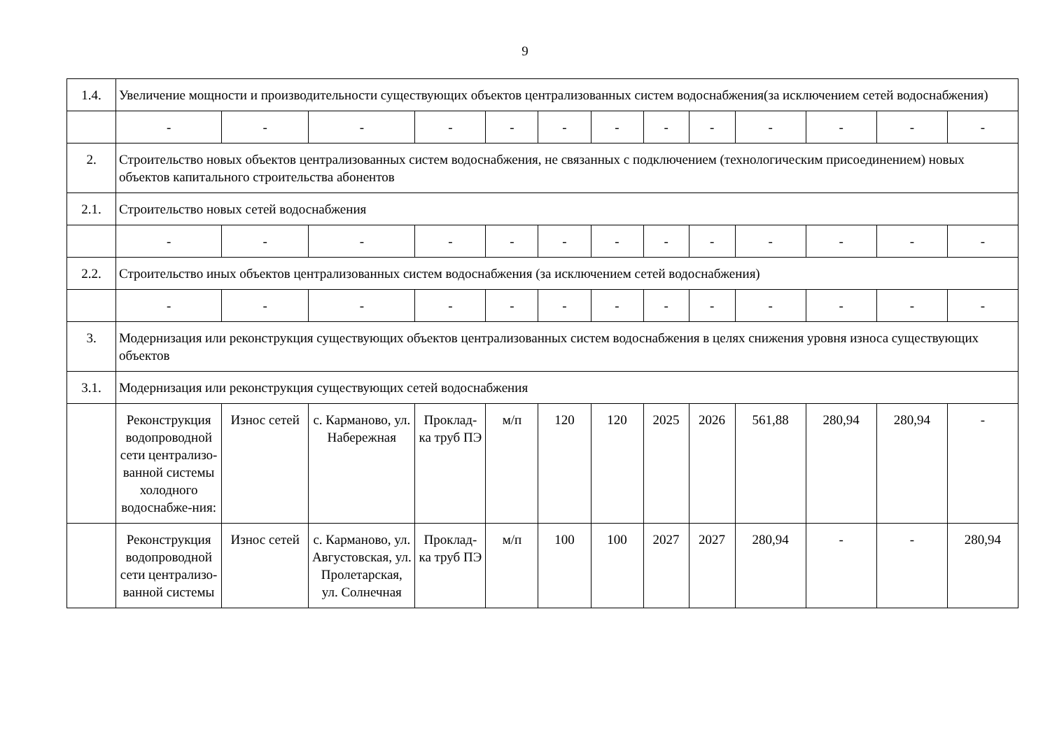9
| 1.4. | Увеличение мощности и производительности существующих объектов централизованных систем водоснабжения(за исключением сетей водоснабжения) | | | | | | | | | | | | |
| | - | - | - | - | - | - | - | - | - | - | - | - | - |
| 2. | Строительство новых объектов централизованных систем водоснабжения, не связанных с подключением (технологическим присоединением) новых объектов капитального строительства абонентов | | | | | | | | | | | | |
| 2.1. | Строительство новых сетей водоснабжения | | | | | | | | | | | | |
| | - | - | - | - | - | - | - | - | - | - | - | - | - |
| 2.2. | Строительство иных объектов централизованных систем водоснабжения (за исключением сетей водоснабжения) | | | | | | | | | | | | |
| | - | - | - | - | - | - | - | - | - | - | - | - | - |
| 3. | Модернизация или реконструкция существующих объектов централизованных систем водоснабжения в целях снижения уровня износа существующих объектов | | | | | | | | | | | | |
| 3.1. | Модернизация или реконструкция существующих сетей водоснабжения | | | | | | | | | | | | |
| | Реконструкция водопроводной сети централизо-ванной системы холодного водоснабже-ния: | Износ сетей | с. Карманово, ул. Набережная | Проклад-ка труб ПЭ | м/п | 120 | 120 | 2025 | 2026 | 561,88 | 280,94 | 280,94 | - |
| | Реконструкция водопроводной сети централизо-ванной системы | Износ сетей | с. Карманово, ул. Августовская, ул. Пролетарская, ул. Солнечная | Проклад-ка труб ПЭ | м/п | 100 | 100 | 2027 | 2027 | 280,94 | - | - | 280,94 |